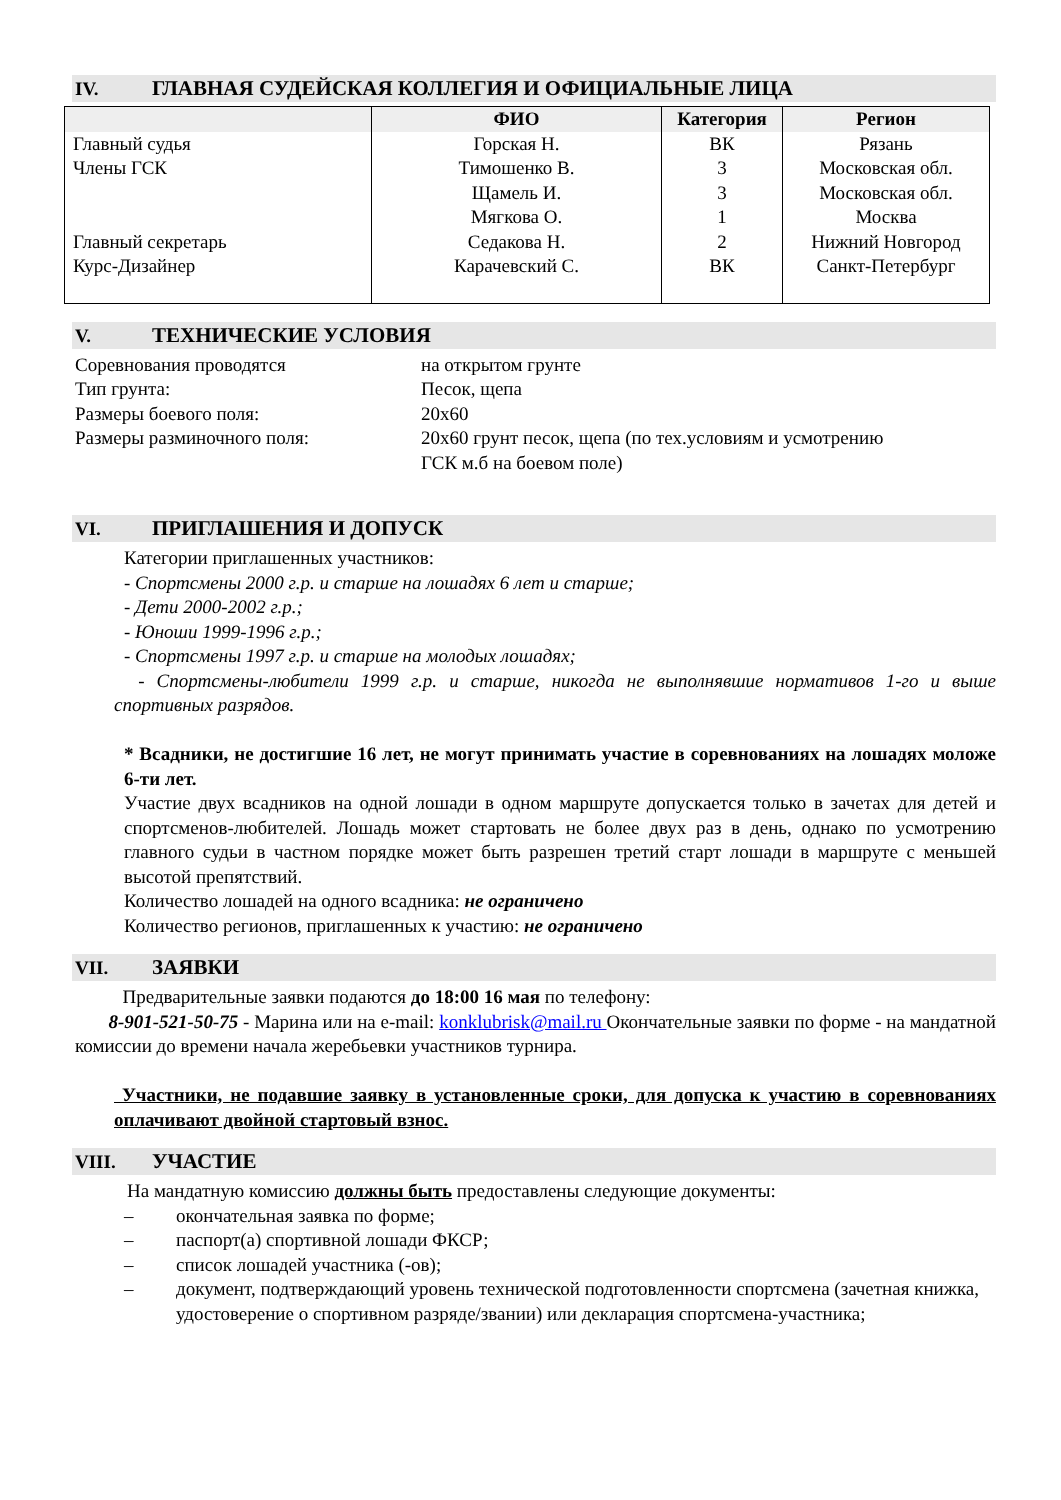IV. ГЛАВНАЯ СУДЕЙСКАЯ КОЛЛЕГИЯ И ОФИЦИАЛЬНЫЕ ЛИЦА
| | ФИО | Категория | Регион |
| --- | --- | --- | --- |
| Главный судья Члены ГСК Главный секретарь Курс-Дизайнер | Горская Н. Тимошенко В. Щамель И. Мягкова О. Седакова Н. Карачевский С. | ВК 3 3 1 2 ВК | Рязань Московская обл. Московская обл. Москва Нижний Новгород Санкт-Петербург |
V. ТЕХНИЧЕСКИЕ УСЛОВИЯ
Соревнования проводятся на открытом грунте
Тип грунта: Песок, щепа
Размеры боевого поля: 20х60
Размеры разминочного поля: 20х60 грунт песок, щепа (по тех.условиям и усмотрению
ГСК м.б на боевом поле)
VI. ПРИГЛАШЕНИЯ И ДОПУСК
Категории приглашенных участников:
- Спортсмены 2000 г.р. и старше на лошадях 6 лет и старше;
- Дети 2000-2002 г.р.;
- Юноши 1999-1996 г.р.;
- Спортсмены 1997 г.р. и старше на молодых лошадях;
- Спортсмены-любители 1999 г.р. и старше, никогда не выполнявшие нормативов 1-го и выше спортивных разрядов.
* Всадники, не достигшие 16 лет, не могут принимать участие в соревнованиях на лошадях моложе 6-ти лет.
Участие двух всадников на одной лошади в одном маршруте допускается только в зачетах для детей и спортсменов-любителей. Лошадь может стартовать не более двух раз в день, однако по усмотрению главного судьи в частном порядке может быть разрешен третий старт лошади в маршруте с меньшей высотой препятствий.
Количество лошадей на одного всадника: не ограничено
Количество регионов, приглашенных к участию: не ограничено
VII. ЗАЯВКИ
Предварительные заявки подаются до 18:00 16 мая по телефону:
8-901-521-50-75 - Марина или на e-mail: konklubrisk@mail.ru Окончательные заявки по форме - на мандатной комиссии до времени начала жеребьевки участников турнира.
Участники, не подавшие заявку в установленные сроки, для допуска к участию в соревнованиях оплачивают двойной стартовый взнос.
VIII. УЧАСТИЕ
На мандатную комиссию должны быть предоставлены следующие документы:
– окончательная заявка по форме;
– паспорт(а) спортивной лошади ФКСР;
– список лошадей участника (-ов);
– документ, подтверждающий уровень технической подготовленности спортсмена (зачетная книжка, удостоверение о спортивном разряде/звании) или декларация спортсмена-участника;